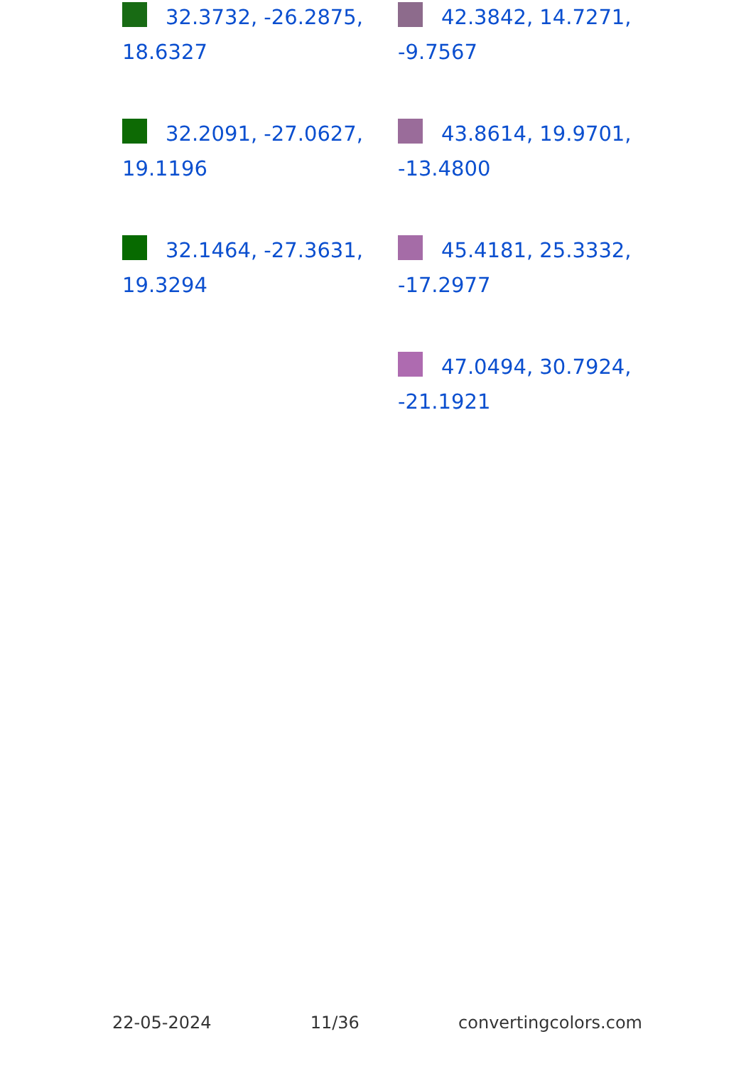32.3732, -26.2875, 18.6327
32.2091, -27.0627, 19.1196
32.1464, -27.3631, 19.3294
42.3842, 14.7271, -9.7567
43.8614, 19.9701, -13.4800
45.4181, 25.3332, -17.2977
47.0494, 30.7924, -21.1921
22-05-2024 11/36 convertingcolors.com